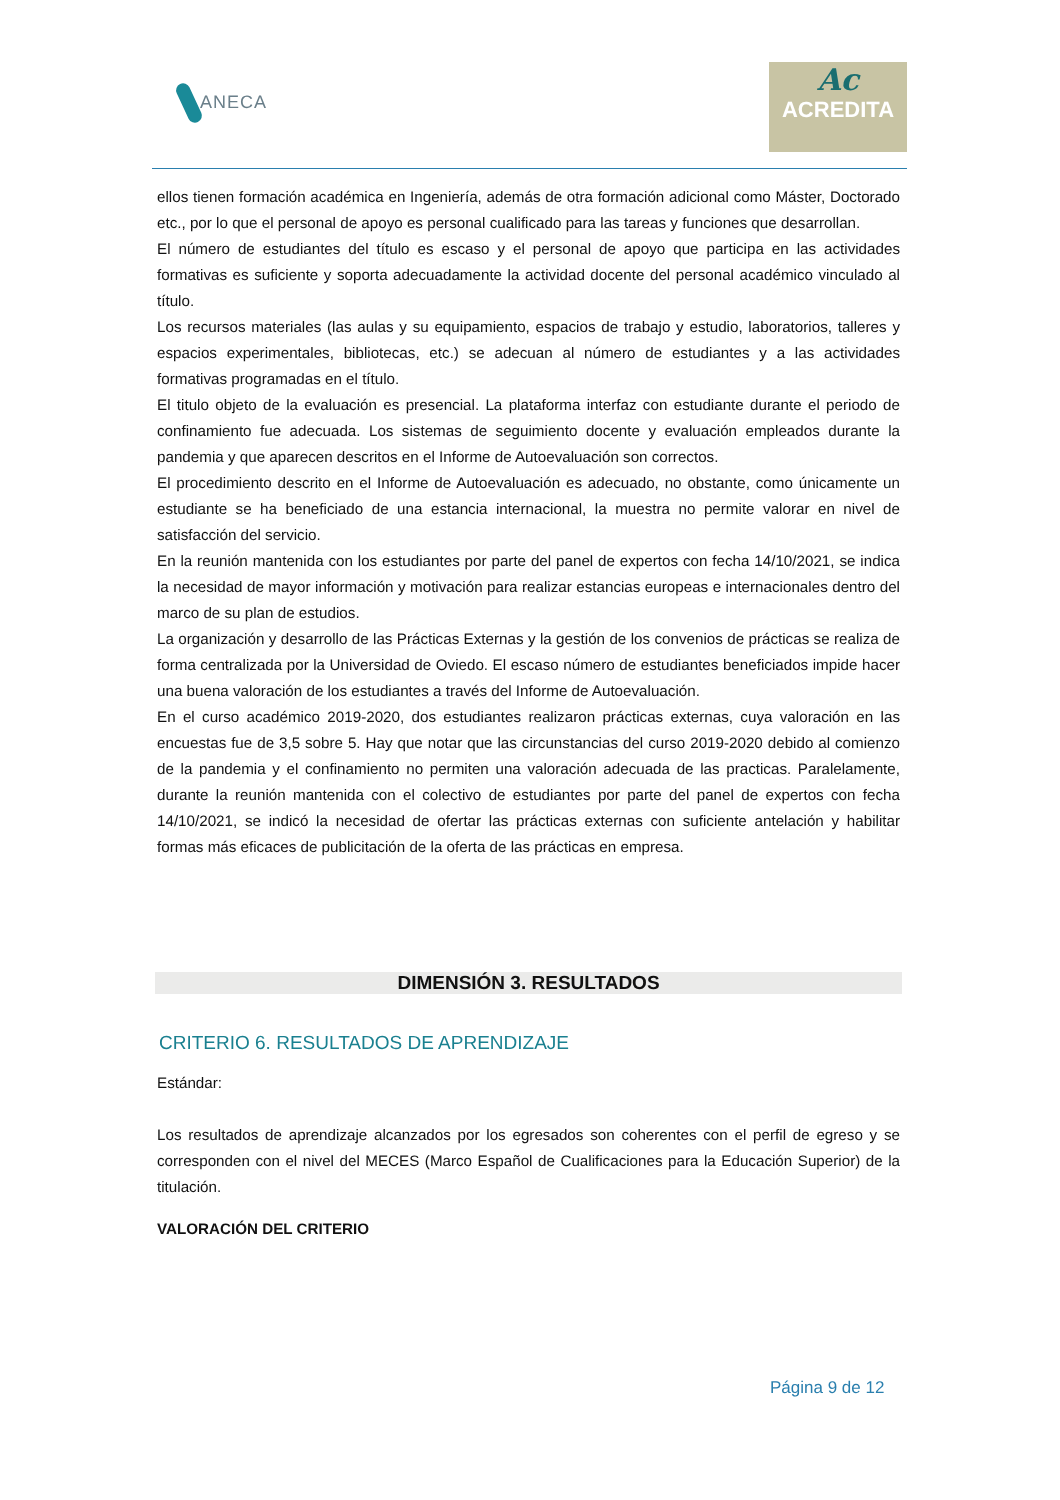ANECA
Ac
ACREDITA
ellos tienen formación académica en Ingeniería, además de otra formación adicional como Máster, Doctorado etc., por lo que el personal de apoyo es personal cualificado para las tareas y funciones que desarrollan.
El número de estudiantes del título es escaso y el personal de apoyo que participa en las actividades formativas es suficiente y soporta adecuadamente la actividad docente del personal académico vinculado al título.
Los recursos materiales (las aulas y su equipamiento, espacios de trabajo y estudio, laboratorios, talleres y espacios experimentales, bibliotecas, etc.) se adecuan al número de estudiantes y a las actividades formativas programadas en el título.
El titulo objeto de la evaluación es presencial. La plataforma interfaz con estudiante durante el periodo de confinamiento fue adecuada. Los sistemas de seguimiento docente y evaluación empleados durante la pandemia y que aparecen descritos en el Informe de Autoevaluación son correctos.
El procedimiento descrito en el Informe de Autoevaluación es adecuado, no obstante, como únicamente un estudiante se ha beneficiado de una estancia internacional, la muestra no permite valorar en nivel de satisfacción del servicio.
En la reunión mantenida con los estudiantes por parte del panel de expertos con fecha 14/10/2021, se indica la necesidad de mayor información y motivación para realizar estancias europeas e internacionales dentro del marco de su plan de estudios.
La organización y desarrollo de las Prácticas Externas y la gestión de los convenios de prácticas se realiza de forma centralizada por la Universidad de Oviedo. El escaso número de estudiantes beneficiados impide hacer una buena valoración de los estudiantes a través del Informe de Autoevaluación.
En el curso académico 2019-2020, dos estudiantes realizaron prácticas externas, cuya valoración en las encuestas fue de 3,5 sobre 5. Hay que notar que las circunstancias del curso 2019-2020 debido al comienzo de la pandemia y el confinamiento no permiten una valoración adecuada de las practicas. Paralelamente, durante la reunión mantenida con el colectivo de estudiantes por parte del panel de expertos con fecha 14/10/2021, se indicó la necesidad de ofertar las prácticas externas con suficiente antelación y habilitar formas más eficaces de publicitación de la oferta de las prácticas en empresa.
DIMENSIÓN 3. RESULTADOS
CRITERIO 6. RESULTADOS DE APRENDIZAJE
Estándar:
Los resultados de aprendizaje alcanzados por los egresados son coherentes con el perfil de egreso y se corresponden con el nivel del MECES (Marco Español de Cualificaciones para la Educación Superior) de la titulación.
VALORACIÓN DEL CRITERIO
Página 9 de 12